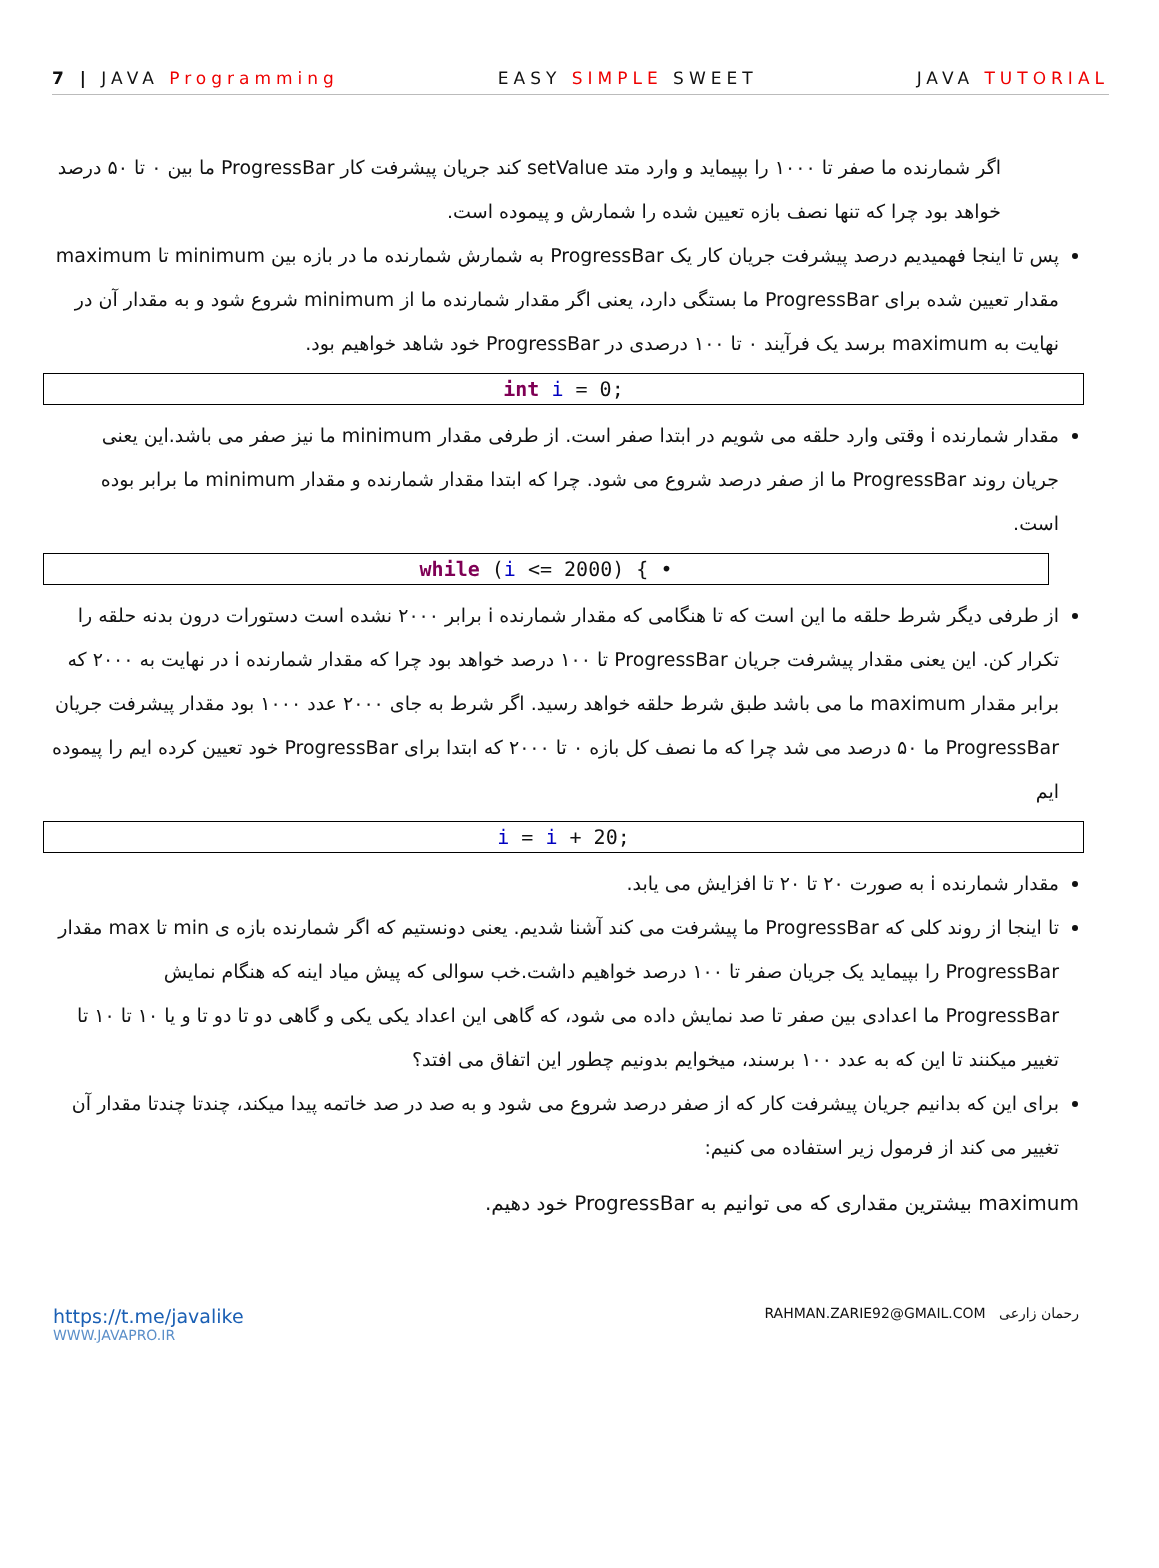7 | JAVA Programming EASY SIMPLE SWEET JAVA TUTORIAL
اگر شمارنده ما صفر تا ۱۰۰۰ را بپیماید و وارد متد setValue کند جریان پیشرفت کار ProgressBar ما بین ۰ تا ۵۰ درصد خواهد بود چرا که تنها نصف بازه تعیین شده را شمارش و پیموده است.
پس تا اینجا فهمیدیم درصد پیشرفت جریان کار یک ProgressBar به شمارش شمارنده ما در بازه بین minimum تا maximum مقدار تعیین شده برای ProgressBar ما بستگی دارد، یعنی اگر مقدار شمارنده ما از minimum شروع شود و به مقدار آن در نهایت به maximum برسد یک فرآیند ۰ تا ۱۰۰ درصدی در ProgressBar خود شاهد خواهیم بود.
int i = 0;
مقدار شمارنده i وقتی وارد حلقه می شویم در ابتدا صفر است. از طرفی مقدار minimum ما نیز صفر می باشد.این یعنی جریان روند ProgressBar ما از صفر درصد شروع می شود. چرا که ابتدا مقدار شمارنده و مقدار minimum ما برابر بوده است.
while (i <= 2000) { •
از طرفی دیگر شرط حلقه ما این است که تا هنگامی که مقدار شمارنده i برابر ۲۰۰۰ نشده است دستورات درون بدنه حلقه را تکرار کن. این یعنی مقدار پیشرفت جریان ProgressBar تا ۱۰۰ درصد خواهد بود چرا که مقدار شمارنده i در نهایت به ۲۰۰۰ که برابر مقدار maximum ما می باشد طبق شرط حلقه خواهد رسید. اگر شرط به جای ۲۰۰۰ عدد ۱۰۰۰ بود مقدار پیشرفت جریان ProgressBar ما ۵۰ درصد می شد چرا که ما نصف کل بازه ۰ تا ۲۰۰۰ که ابتدا برای ProgressBar خود تعیین کرده ایم را پیموده ایم
i = i + 20;
مقدار شمارنده i به صورت ۲۰ تا ۲۰ تا افزایش می یابد.
تا اینجا از روند کلی که ProgressBar ما پیشرفت می کند آشنا شدیم. یعنی دونستیم که اگر شمارنده بازه ی min تا max مقدار ProgressBar را بپیماید یک جریان صفر تا ۱۰۰ درصد خواهیم داشت.خب سوالی که پیش میاد اینه که هنگام نمایش ProgressBar ما اعدادی بین صفر تا صد نمایش داده می شود، که گاهی این اعداد یکی یکی و گاهی دو تا دو تا و یا ۱۰ تا ۱۰ تا تغییر میکنند تا این که به عدد ۱۰۰ برسند، میخوایم بدونیم چطور این اتفاق می افتد؟
برای این که بدانیم جریان پیشرفت کار که از صفر درصد شروع می شود و به صد در صد خاتمه پیدا میکند، چندتا چندتا مقدار آن تغییر می کند از فرمول زیر استفاده می کنیم:
maximum بیشترین مقداری که می توانیم به ProgressBar خود دهیم.
https://t.me/javalike
WWW.JAVAPRO.IR
RAHMAN.ZARIE92@GMAIL.COM رحمان زارعی